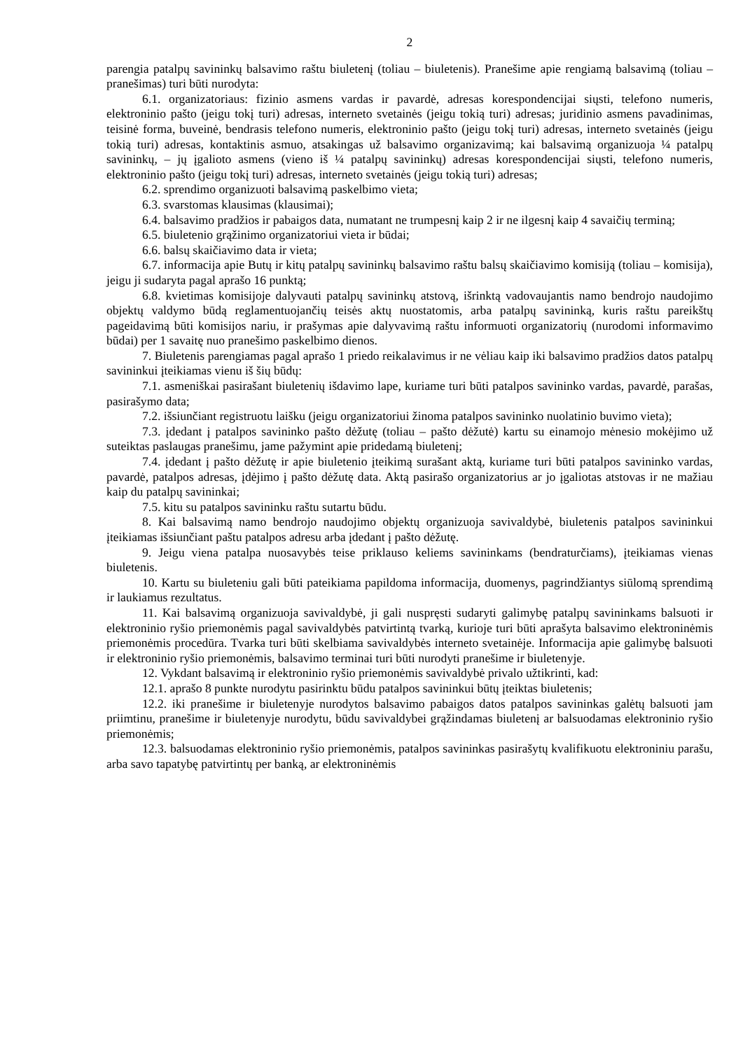2
parengia patalpų savininkų balsavimo raštu biuletenį (toliau – biuletenis). Pranešime apie rengiamą balsavimą (toliau – pranešimas) turi būti nurodyta:
6.1. organizatoriaus: fizinio asmens vardas ir pavardė, adresas korespondencijai siųsti, telefono numeris, elektroninio pašto (jeigu tokį turi) adresas, interneto svetainės (jeigu tokią turi) adresas; juridinio asmens pavadinimas, teisinė forma, buveinė, bendrasis telefono numeris, elektroninio pašto (jeigu tokį turi) adresas, interneto svetainės (jeigu tokią turi) adresas, kontaktinis asmuo, atsakingas už balsavimo organizavimą; kai balsavimą organizuoja ¼ patalpų savininkų, – jų įgalioto asmens (vieno iš ¼ patalpų savininkų) adresas korespondencijai siųsti, telefono numeris, elektroninio pašto (jeigu tokį turi) adresas, interneto svetainės (jeigu tokią turi) adresas;
6.2. sprendimo organizuoti balsavimą paskelbimo vieta;
6.3. svarstomas klausimas (klausimai);
6.4. balsavimo pradžios ir pabaigos data, numatant ne trumpesnį kaip 2 ir ne ilgesnį kaip 4 savaičių terminą;
6.5. biuletenio grąžinimo organizatoriui vieta ir būdai;
6.6. balsų skaičiavimo data ir vieta;
6.7. informacija apie Butų ir kitų patalpų savininkų balsavimo raštu balsų skaičiavimo komisiją (toliau – komisija), jeigu ji sudaryta pagal aprašo 16 punktą;
6.8. kvietimas komisijoje dalyvauti patalpų savininkų atstovą, išrinktą vadovaujantis namo bendrojo naudojimo objektų valdymo būdą reglamentuojančių teisės aktų nuostatomis, arba patalpų savininką, kuris raštu pareikštų pageidavimą būti komisijos nariu, ir prašymas apie dalyvavimą raštu informuoti organizatorių (nurodomi informavimo būdai) per 1 savaitę nuo pranešimo paskelbimo dienos.
7. Biuletenis parengiamas pagal aprašo 1 priedo reikalavimus ir ne vėliau kaip iki balsavimo pradžios datos patalpų savininkui įteikiamas vienu iš šių būdų:
7.1. asmeniškai pasirašant biuletenių išdavimo lape, kuriame turi būti patalpos savininko vardas, pavardė, parašas, pasirašymo data;
7.2. išsiunčiant registruotu laišku (jeigu organizatoriui žinoma patalpos savininko nuolatinio buvimo vieta);
7.3. įdedant į patalpos savininko pašto dėžutę (toliau – pašto dėžutė) kartu su einamojo mėnesio mokėjimo už suteiktas paslaugas pranešimu, jame pažymint apie pridedamą biuletenį;
7.4. įdedant į pašto dėžutę ir apie biuletenio įteikimą surašant aktą, kuriame turi būti patalpos savininko vardas, pavardė, patalpos adresas, įdėjimo į pašto dėžutę data. Aktą pasirašo organizatorius ar jo įgaliotas atstovas ir ne mažiau kaip du patalpų savininkai;
7.5. kitu su patalpos savininku raštu sutartu būdu.
8. Kai balsavimą namo bendrojo naudojimo objektų organizuoja savivaldybė, biuletenis patalpos savininkui įteikiamas išsiunčiant paštu patalpos adresu arba įdedant į pašto dėžutę.
9. Jeigu viena patalpa nuosavybės teise priklauso keliems savininkams (bendraturčiams), įteikiamas vienas biuletenis.
10. Kartu su biuleteniu gali būti pateikiama papildoma informacija, duomenys, pagrindžiantys siūlomą sprendimą ir laukiamus rezultatus.
11. Kai balsavimą organizuoja savivaldybė, ji gali nuspręsti sudaryti galimybę patalpų savininkams balsuoti ir elektroninio ryšio priemonėmis pagal savivaldybės patvirtintą tvarką, kurioje turi būti aprašyta balsavimo elektroninėmis priemonėmis procedūra. Tvarka turi būti skelbiama savivaldybės interneto svetainėje. Informacija apie galimybę balsuoti ir elektroninio ryšio priemonėmis, balsavimo terminai turi būti nurodyti pranešime ir biuletenyje.
12. Vykdant balsavimą ir elektroninio ryšio priemonėmis savivaldybė privalo užtikrinti, kad:
12.1. aprašo 8 punkte nurodytu pasirinktu būdu patalpos savininkui būtų įteiktas biuletenis;
12.2. iki pranešime ir biuletenyje nurodytos balsavimo pabaigos datos patalpos savininkas galėtų balsuoti jam priimtinu, pranešime ir biuletenyje nurodytu, būdu savivaldybei grąžindamas biuletenį ar balsuodamas elektroninio ryšio priemonėmis;
12.3. balsuodamas elektroninio ryšio priemonėmis, patalpos savininkas pasirašytų kvalifikuotu elektroniniu parašu, arba savo tapatybę patvirtintų per banką, ar elektroninėmis